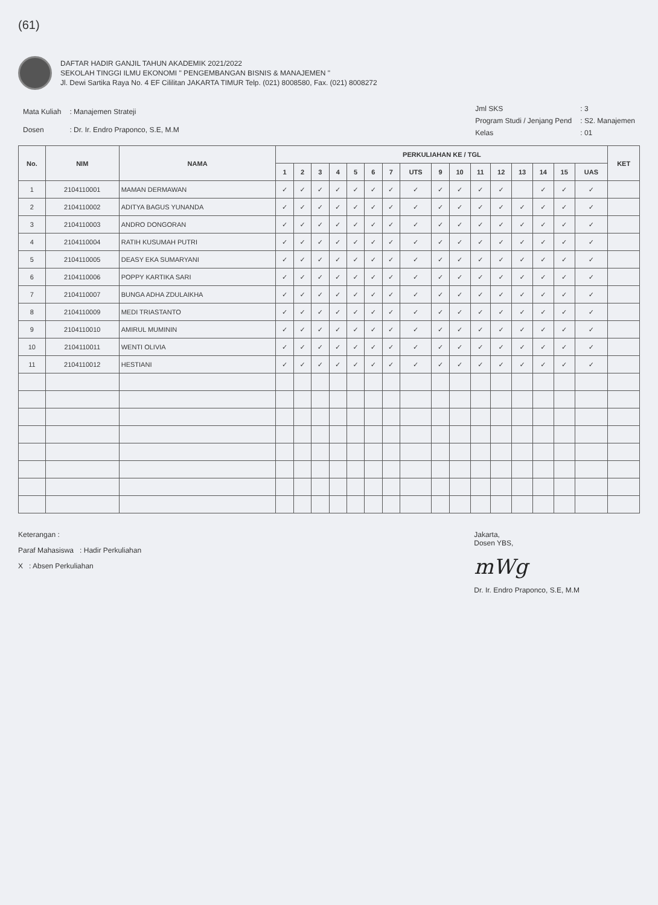(61)
DAFTAR HADIR GANJIL TAHUN AKADEMIK 2021/2022
SEKOLAH TINGGI ILMU EKONOMI " PENGEMBANGAN BISNIS & MANAJEMEN "
Jl. Dewi Sartika Raya No. 4 EF Cililitan JAKARTA TIMUR Telp. (021) 8008580, Fax. (021) 8008272
| Mata Kuliah | : Manajemen Strateji |
| Dosen | : Dr. Ir. Endro Praponco, S.E, M.M |
| Jml SKS | : 3 |
| Program Studi / Jenjang Pend | : S2. Manajemen |
| Kelas | : 01 |
| No. | NIM | NAMA | PERKULIAHAN KE / TGL | | | | | | | | | | | | | | | | KET |
| --- | --- | --- | --- | --- | --- | --- | --- | --- | --- | --- | --- | --- | --- | --- | --- | --- | --- | --- | --- |
| | | | 1 | 2 | 3 | 4 | 5 | 6 | 7 | UTS | 9 | 10 | 11 | 12 | 13 | 14 | 15 | UAS | |
| 1 | 2104110001 | MAMAN DERMAWAN | ✓ | ✓ | ✓ | ✓ | ✓ | ✓ | ✓ | ✓ | ✓ | ✓ | ✓ | ✓ | | ✓ | ✓ | ✓ | |
| 2 | 2104110002 | ADITYA BAGUS YUNANDA | ✓ | ✓ | ✓ | ✓ | ✓ | ✓ | ✓ | ✓ | ✓ | ✓ | ✓ | ✓ | ✓ | ✓ | ✓ | ✓ | |
| 3 | 2104110003 | ANDRO DONGORAN | ✓ | ✓ | ✓ | ✓ | ✓ | ✓ | ✓ | ✓ | ✓ | ✓ | ✓ | ✓ | ✓ | ✓ | ✓ | ✓ | |
| 4 | 2104110004 | RATIH KUSUMAH PUTRI | ✓ | ✓ | ✓ | ✓ | ✓ | ✓ | ✓ | ✓ | ✓ | ✓ | ✓ | ✓ | ✓ | ✓ | ✓ | ✓ | |
| 5 | 2104110005 | DEASY EKA SUMARYANI | ✓ | ✓ | ✓ | ✓ | ✓ | ✓ | ✓ | ✓ | ✓ | ✓ | ✓ | ✓ | ✓ | ✓ | ✓ | ✓ | |
| 6 | 2104110006 | POPPY KARTIKA SARI | ✓ | ✓ | ✓ | ✓ | ✓ | ✓ | ✓ | ✓ | ✓ | ✓ | ✓ | ✓ | ✓ | ✓ | ✓ | ✓ | |
| 7 | 2104110007 | BUNGA ADHA ZDULAIKHA | ✓ | ✓ | ✓ | ✓ | ✓ | ✓ | ✓ | ✓ | ✓ | ✓ | ✓ | ✓ | ✓ | ✓ | ✓ | ✓ | |
| 8 | 2104110009 | MEDI TRIASTANTO | ✓ | ✓ | ✓ | ✓ | ✓ | ✓ | ✓ | ✓ | ✓ | ✓ | ✓ | ✓ | ✓ | ✓ | ✓ | ✓ | |
| 9 | 2104110010 | AMIRUL MUMININ | ✓ | ✓ | ✓ | ✓ | ✓ | ✓ | ✓ | ✓ | ✓ | ✓ | ✓ | ✓ | ✓ | ✓ | ✓ | ✓ | |
| 10 | 2104110011 | WENTI OLIVIA | ✓ | ✓ | ✓ | ✓ | ✓ | ✓ | ✓ | ✓ | ✓ | ✓ | ✓ | ✓ | ✓ | ✓ | ✓ | ✓ | |
| 11 | 2104110012 | HESTIANI | ✓ | ✓ | ✓ | ✓ | ✓ | ✓ | ✓ | ✓ | ✓ | ✓ | ✓ | ✓ | ✓ | ✓ | ✓ | ✓ | |
Keterangan :
Paraf Mahasiswa : Hadir Perkuliahan
X : Absen Perkuliahan
Jakarta,
Dosen YBS,
mWg
Dr. Ir. Endro Praponco, S.E, M.M